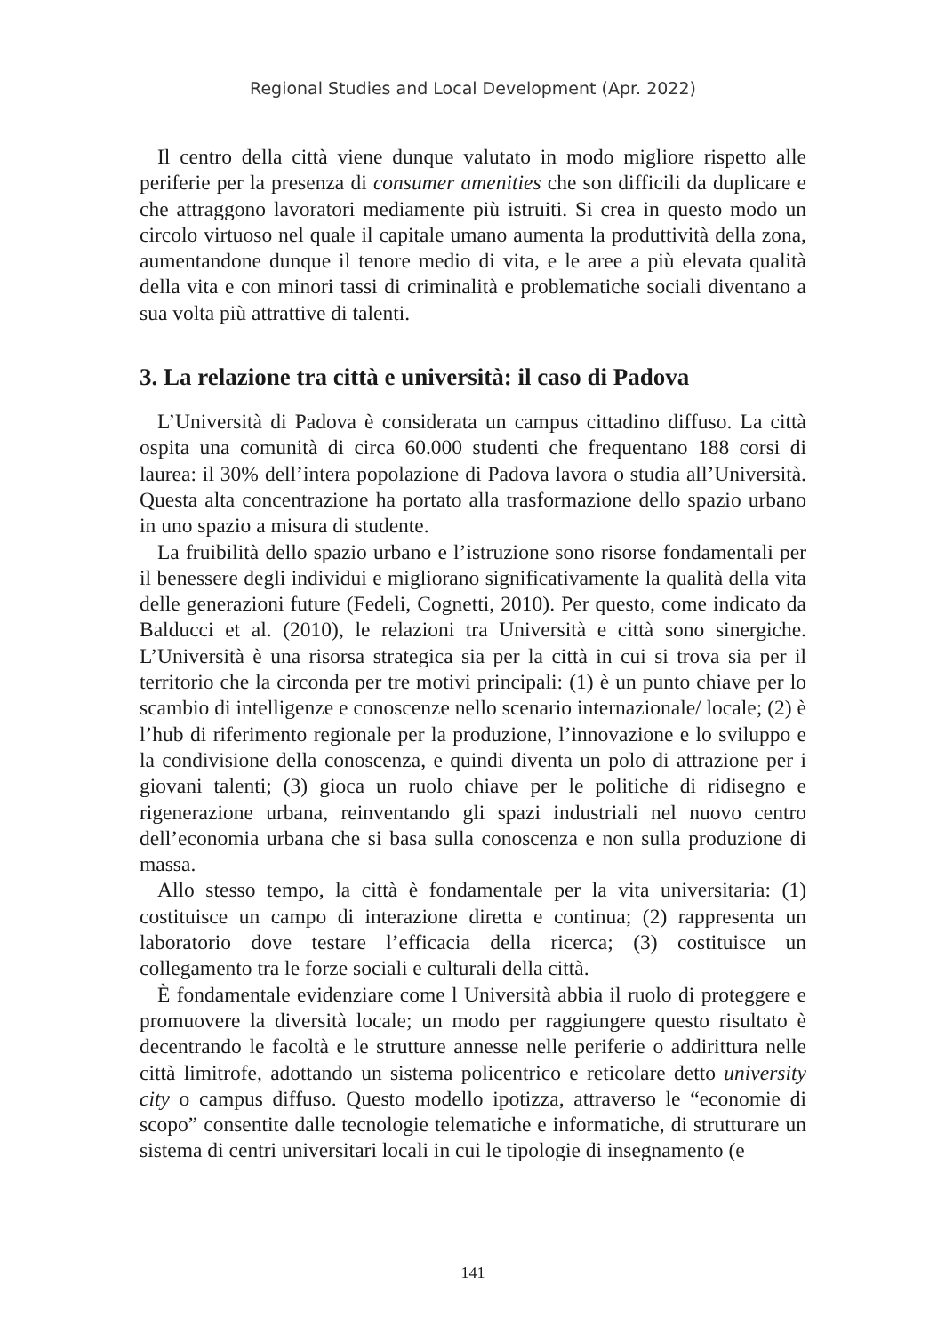Regional Studies and Local Development (Apr. 2022)
Il centro della città viene dunque valutato in modo migliore rispetto alle periferie per la presenza di consumer amenities che son difficili da duplicare e che attraggono lavoratori mediamente più istruiti. Si crea in questo modo un circolo virtuoso nel quale il capitale umano aumenta la produttività della zona, aumentandone dunque il tenore medio di vita, e le aree a più elevata qualità della vita e con minori tassi di criminalità e problematiche sociali diventano a sua volta più attrattive di talenti.
3. La relazione tra città e università: il caso di Padova
L’Università di Padova è considerata un campus cittadino diffuso. La città ospita una comunità di circa 60.000 studenti che frequentano 188 corsi di laurea: il 30% dell’intera popolazione di Padova lavora o studia all’Università. Questa alta concentrazione ha portato alla trasformazione dello spazio urbano in uno spazio a misura di studente.
La fruibilità dello spazio urbano e l’istruzione sono risorse fondamentali per il benessere degli individui e migliorano significativamente la qualità della vita delle generazioni future (Fedeli, Cognetti, 2010). Per questo, come indicato da Balducci et al. (2010), le relazioni tra Università e città sono sinergiche. L’Università è una risorsa strategica sia per la città in cui si trova sia per il territorio che la circonda per tre motivi principali: (1) è un punto chiave per lo scambio di intelligenze e conoscenze nello scenario internazionale/ locale; (2) è l’hub di riferimento regionale per la produzione, l’innovazione e lo sviluppo e la condivisione della conoscenza, e quindi diventa un polo di attrazione per i giovani talenti; (3) gioca un ruolo chiave per le politiche di ridisegno e rigenerazione urbana, reinventando gli spazi industriali nel nuovo centro dell’economia urbana che si basa sulla conoscenza e non sulla produzione di massa.
Allo stesso tempo, la città è fondamentale per la vita universitaria: (1) costituisce un campo di interazione diretta e continua; (2) rappresenta un laboratorio dove testare l’efficacia della ricerca; (3) costituisce un collegamento tra le forze sociali e culturali della città.
È fondamentale evidenziare come l Università abbia il ruolo di proteggere e promuovere la diversità locale; un modo per raggiungere questo risultato è decentrando le facoltà e le strutture annesse nelle periferie o addirittura nelle città limitrofe, adottando un sistema policentrico e reticolare detto university city o campus diffuso. Questo modello ipotizza, attraverso le “economie di scopo” consentite dalle tecnologie telematiche e informatiche, di strutturare un sistema di centri universitari locali in cui le tipologie di insegnamento (e
141